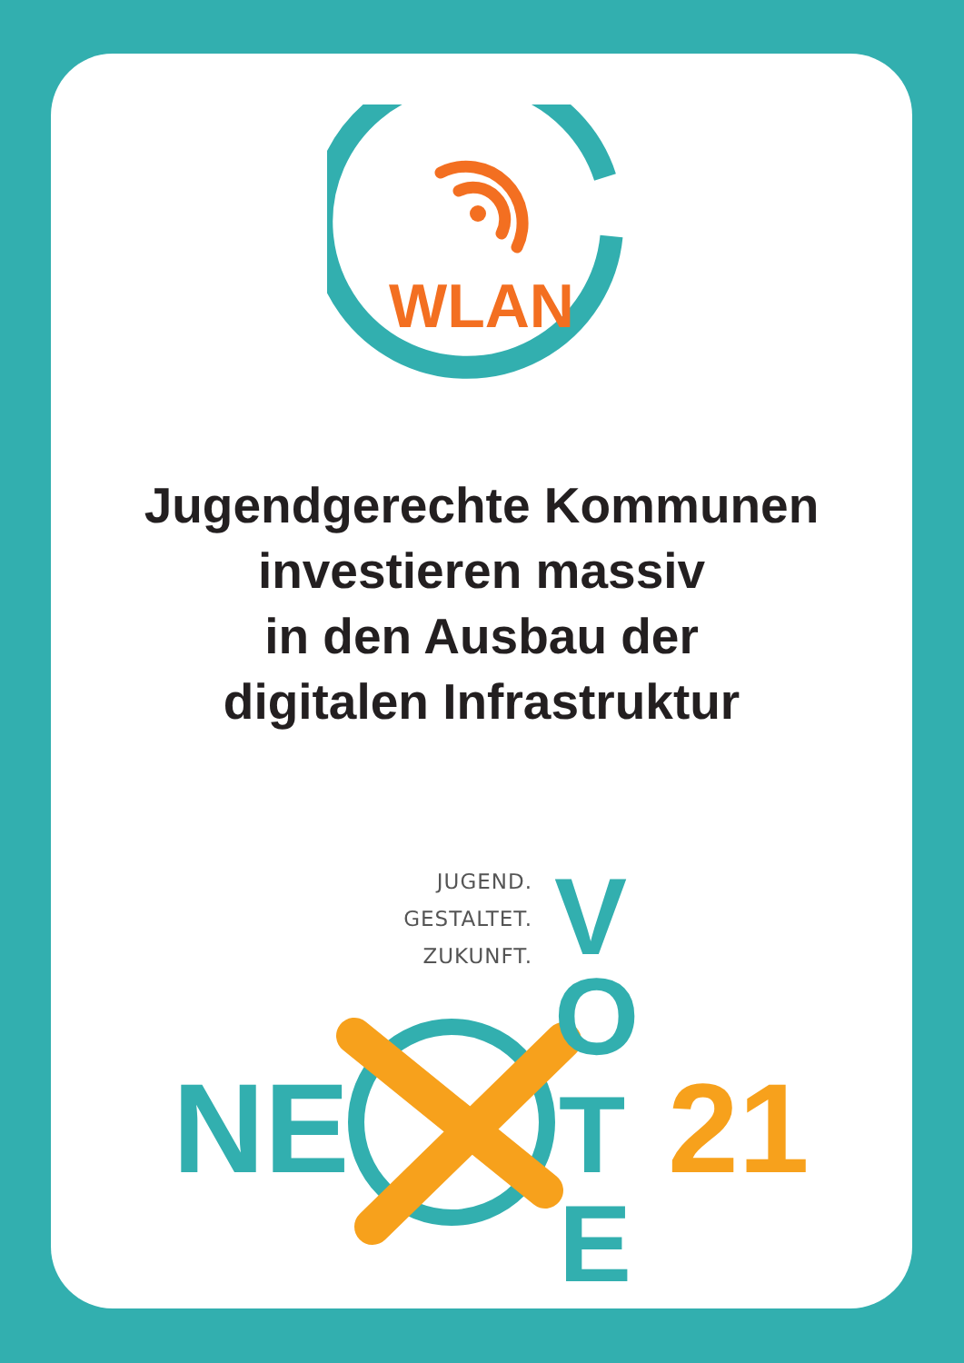WLAN
Jugendgerechte Kommunen
investieren massiv
in den Ausbau der
digitalen Infrastruktur
JUGEND.
GESTALTET.
ZUKUNFT.
NE
V
O
T
E
21